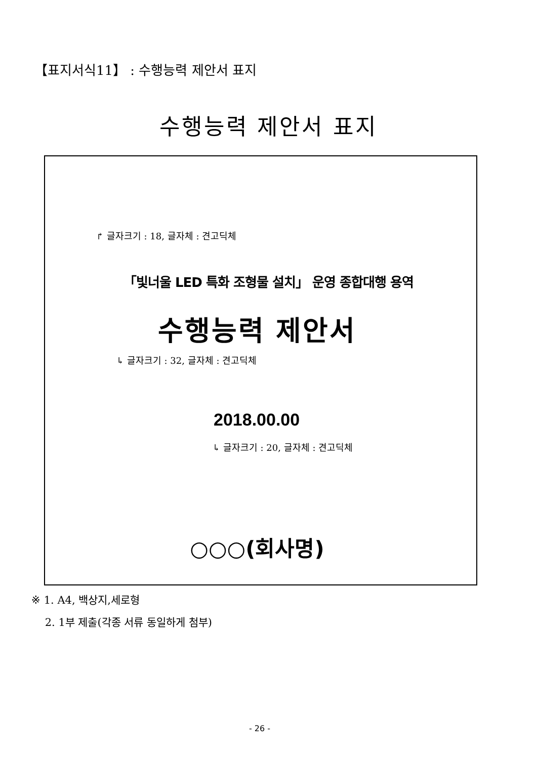【표지서식11】 : 수행능력 제안서 표지
수행능력 제안서 표지
↱ 글자크기 : 18, 글자체 : 견고딕체
「빛너울 LED 특화 조형물 설치」 운영 종합대행 용역
수행능력 제안서
↳ 글자크기 : 32, 글자체 : 견고딕체
2018.00.00
↳ 글자크기 : 20, 글자체 : 견고딕체
○○○(회사명)
※ 1. A4, 백상지,세로형
2. 1부 제출(각종 서류 동일하게 첨부)
- 26 -